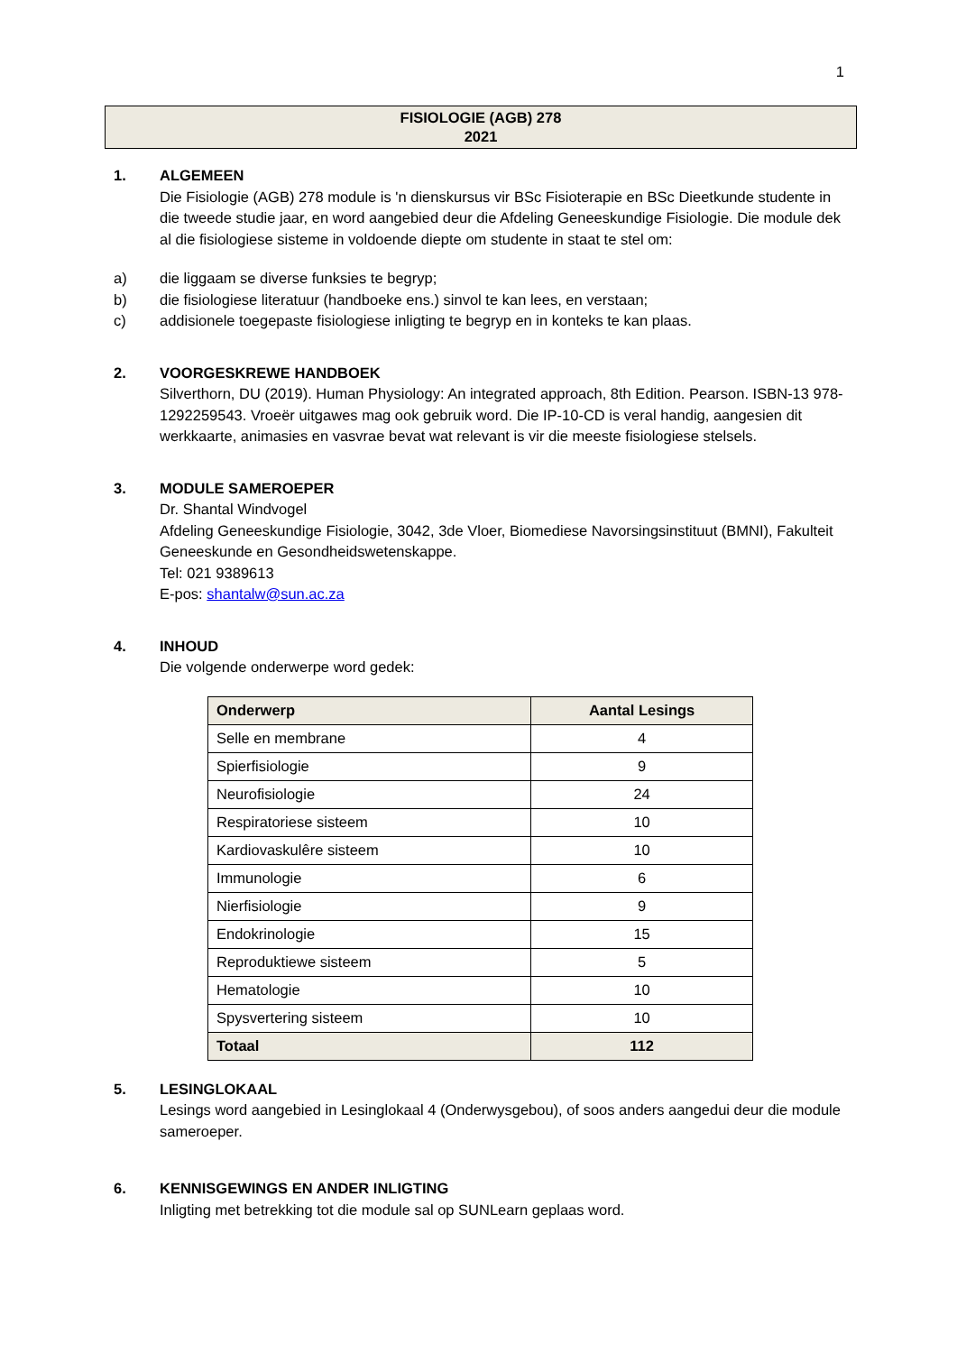1
FISIOLOGIE (AGB) 278
2021
1. ALGEMEEN
Die Fisiologie (AGB) 278 module is 'n dienskursus vir BSc Fisioterapie en BSc Dieetkunde studente in die tweede studie jaar, en word aangebied deur die Afdeling Geneeskundige Fisiologie. Die module dek al die fisiologiese sisteme in voldoende diepte om studente in staat te stel om:
a) die liggaam se diverse funksies te begryp;
b) die fisiologiese literatuur (handboeke ens.) sinvol te kan lees, en verstaan;
c) addisionele toegepaste fisiologiese inligting te begryp en in konteks te kan plaas.
2. VOORGESKREWE HANDBOEK
Silverthorn, DU (2019). Human Physiology: An integrated approach, 8th Edition. Pearson. ISBN-13 978-1292259543. Vroeër uitgawes mag ook gebruik word. Die IP-10-CD is veral handig, aangesien dit werkkaarte, animasies en vasvrae bevat wat relevant is vir die meeste fisiologiese stelsels.
3. MODULE SAMEROEPER
Dr. Shantal Windvogel
Afdeling Geneeskundige Fisiologie, 3042, 3de Vloer, Biomediese Navorsingsinstituut (BMNI), Fakulteit Geneeskunde en Gesondheidswetenskappe.
Tel: 021 9389613
E-pos: shantalw@sun.ac.za
4. INHOUD
Die volgende onderwerpe word gedek:
| Onderwerp | Aantal Lesings |
| --- | --- |
| Selle en membrane | 4 |
| Spierfisiologie | 9 |
| Neurofisiologie | 24 |
| Respiratoriese sisteem | 10 |
| Kardiovaskulêre sisteem | 10 |
| Immunologie | 6 |
| Nierfisiologie | 9 |
| Endokrinologie | 15 |
| Reproduktiewe sisteem | 5 |
| Hematologie | 10 |
| Spysvertering sisteem | 10 |
| Totaal | 112 |
5. LESINGLOKAAL
Lesings word aangebied in Lesinglokaal 4 (Onderwysgebou), of soos anders aangedui deur die module sameroeper.
6. KENNISGEWINGS EN ANDER INLIGTING
Inligting met betrekking tot die module sal op SUNLearn geplaas word.